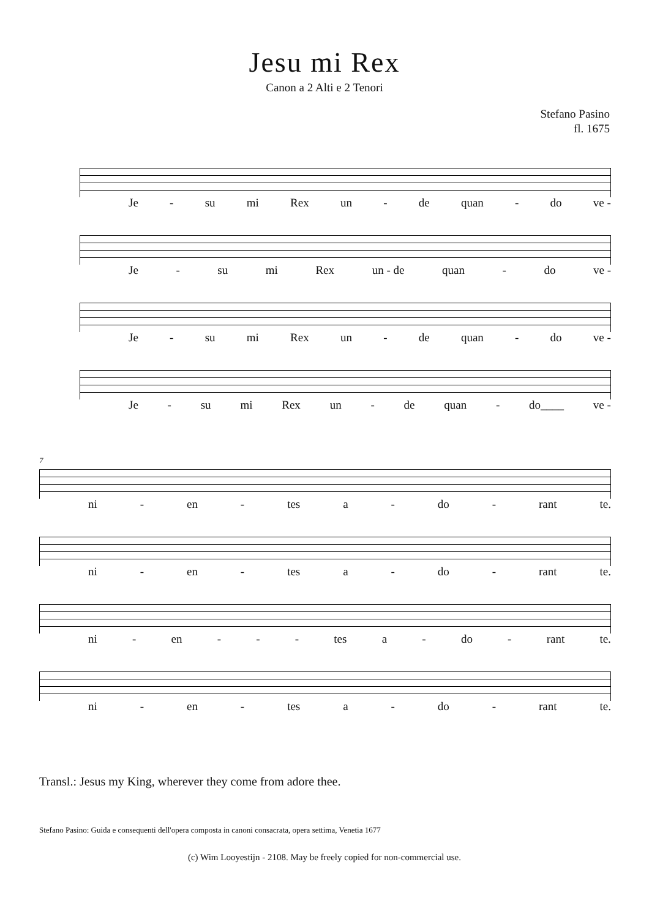Jesu mi Rex
Canon a 2 Alti e 2 Tenori
Stefano Pasino
fl. 1675
Je - su mi Rex un - de quan - do ve -
Je - su mi Rex un - de quan - do ve -
Je - su mi Rex un - de quan - do ve -
Je - su mi Rex un - de quan - do____ ve -
7
ni - en - tes a - do - rant te.
ni - en - tes a - do - rant te.
ni - en - - - tes a - do - rant te.
ni - en - tes a - do - rant te.
Transl.: Jesus my King, wherever they come from adore thee.
Stefano Pasino: Guida e consequenti dell'opera composta in canoni consacrata, opera settima, Venetia 1677
(c) Wim Looyestijn - 2108. May be freely copied for non-commercial use.